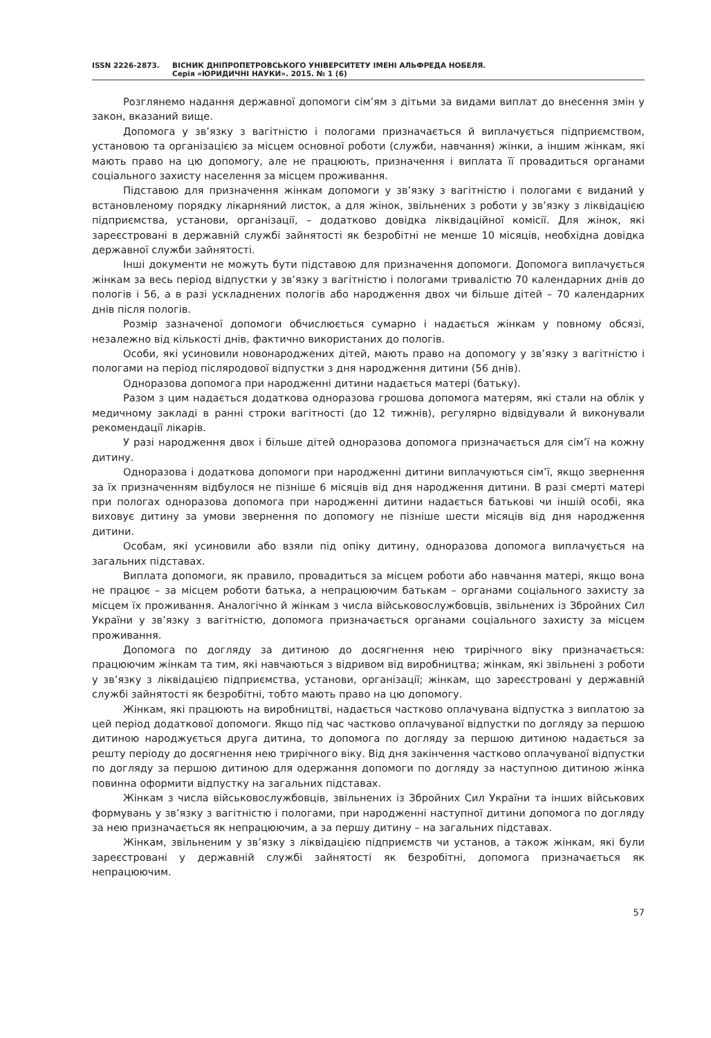ISSN 2226-2873. ВІСНИК ДНІПРОПЕТРОВСЬКОГО УНІВЕРСИТЕТУ ІМЕНІ АЛЬФРЕДА НОБЕЛЯ.
Серія «ЮРИДИЧНІ НАУКИ». 2015. № 1 (6)
Розглянемо надання державної допомоги сім’ям з дітьми за видами виплат до внесення змін у закон, вказаний вище.
Допомога у зв’язку з вагітністю і пологами призначається й виплачується підприємством, установою та організацією за місцем основної роботи (служби, навчання) жінки, а іншим жінкам, які мають право на цю допомогу, але не працюють, призначення і виплата її провадиться органами соціального захисту населення за місцем проживання.
Підставою для призначення жінкам допомоги у зв’язку з вагітністю і пологами є виданий у встановленому порядку лікарняний листок, а для жінок, звільнених з роботи у зв’язку з ліквідацією підприємства, установи, організації, – додатково довідка ліквідаційної комісії. Для жінок, які зареєстровані в державній службі зайнятості як безробітні не менше 10 місяців, необхідна довідка державної служби зайнятості.
Інші документи не можуть бути підставою для призначення допомоги. Допомога виплачується жінкам за весь період відпустки у зв’язку з вагітністю і пологами тривалістю 70 календарних днів до пологів і 56, а в разі ускладнених пологів або народження двох чи більше дітей – 70 календарних днів після пологів.
Розмір зазначеної допомоги обчислюється сумарно і надається жінкам у повному обсязі, незалежно від кількості днів, фактично використаних до пологів.
Особи, які усиновили новонароджених дітей, мають право на допомогу у зв’язку з вагітністю і пологами на період післяродової відпустки з дня народження дитини (56 днів).
Одноразова допомога при народженні дитини надається матері (батьку).
Разом з цим надається додаткова одноразова грошова допомога матерям, які стали на облік у медичному закладі в ранні строки вагітності (до 12 тижнів), регулярно відвідували й виконували рекомендації лікарів.
У разі народження двох і більше дітей одноразова допомога призначається для сім’ї на кожну дитину.
Одноразова і додаткова допомоги при народженні дитини виплачуються сім’ї, якщо звернення за їх призначенням відбулося не пізніше 6 місяців від дня народження дитини. В разі смерті матері при пологах одноразова допомога при народженні дитини надається батькові чи іншій особі, яка виховує дитину за умови звернення по допомогу не пізніше шести місяців від дня народження дитини.
Особам, які усиновили або взяли під опіку дитину, одноразова допомога виплачується на загальних підставах.
Виплата допомоги, як правило, провадиться за місцем роботи або навчання матері, якщо вона не працює – за місцем роботи батька, а непрацюючим батькам – органами соціального захисту за місцем їх проживання. Аналогічно й жінкам з числа військовослужбовців, звільнених із Збройних Сил України у зв’язку з вагітністю, допомога призначається органами соціального захисту за місцем проживання.
Допомога по догляду за дитиною до досягнення нею трирічного віку призначається: працюючим жінкам та тим, які навчаються з відривом від виробництва; жінкам, які звільнені з роботи у зв’язку з ліквідацією підприємства, установи, організації; жінкам, що зареєстровані у державній службі зайнятості як безробітні, тобто мають право на цю допомогу.
Жінкам, які працюють на виробництві, надається частково оплачувана відпустка з виплатою за цей період додаткової допомоги. Якщо під час частково оплачуваної відпустки по догляду за першою дитиною народжується друга дитина, то допомога по догляду за першою дитиною надається за решту періоду до досягнення нею трирічного віку. Від дня закінчення частково оплачуваної відпустки по догляду за першою дитиною для одержання допомоги по догляду за наступною дитиною жінка повинна оформити відпустку на загальних підставах.
Жінкам з числа військовослужбовців, звільнених із Збройних Сил України та інших військових формувань у зв’язку з вагітністю і пологами, при народженні наступної дитини допомога по догляду за нею призначається як непрацюючим, а за першу дитину – на загальних підставах.
Жінкам, звільненим у зв’язку з ліквідацією підприємств чи установ, а також жінкам, які були зареєстровані у державній службі зайнятості як безробітні, допомога призначається як непрацюючим.
57